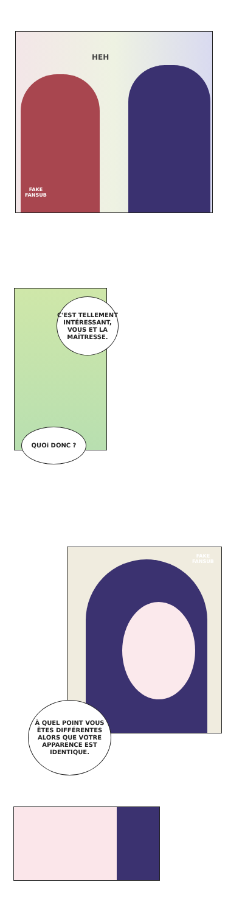HEH
FAKE
FANSUB
C'EST TELLEMENT INTÉRESSANT, VOUS ET LA MAÎTRESSE.
QUOi DONC ?
FAKE
FANSUB
À QUEL POINT VOUS ÊTES DIFFÉRENTES ALORS QUE VOTRE APPARENCE EST IDENTIQUE.